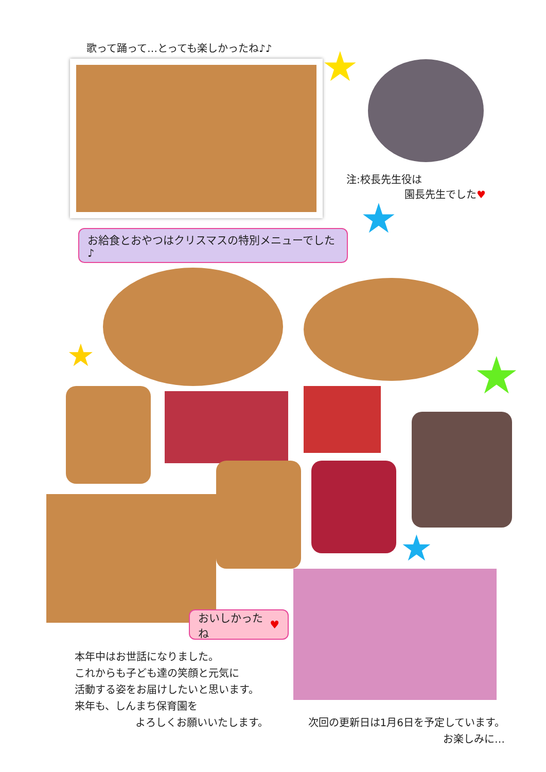歌って踊って…とっても楽しかったね♪♪
★
注:校長先生役は
園長先生でした♥
★
お給食とおやつはクリスマスの特別メニューでした♪
★ ★
★
おいしかったね ♥
本年中はお世話になりました。
これからも子ども達の笑顔と元気に
活動する姿をお届けしたいと思います。
来年も、しんまち保育園を
よろしくお願いいたします。
次回の更新日は1月6日を予定しています。
お楽しみに…